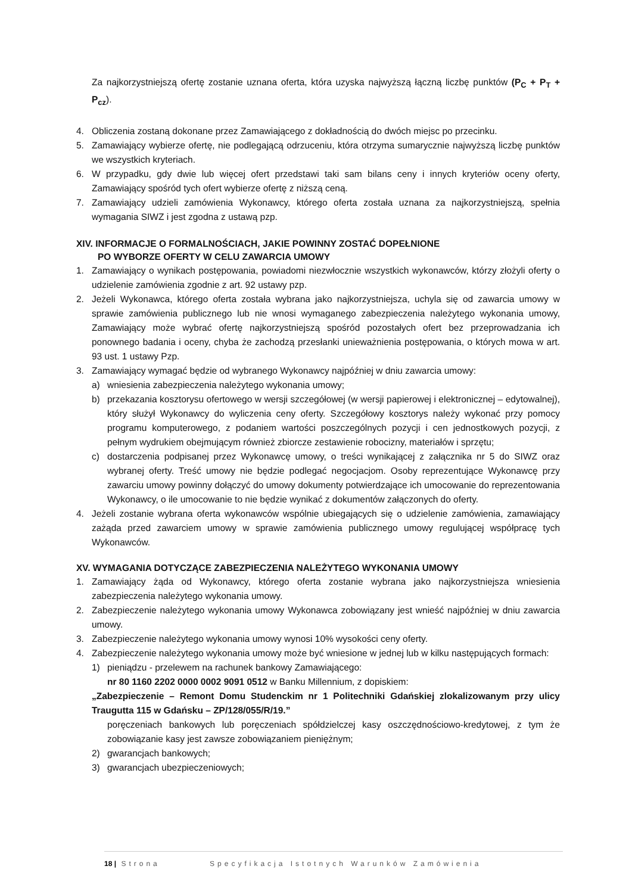Za najkorzystniejszą ofertę zostanie uznana oferta, która uzyska najwyższą łączną liczbę punktów (P<sub>C</sub> + P<sub>T</sub> + P<sub>cz</sub>).
4. Obliczenia zostaną dokonane przez Zamawiającego z dokładnością do dwóch miejsc po przecinku.
5. Zamawiający wybierze ofertę, nie podlegającą odrzuceniu, która otrzyma sumarycznie najwyższą liczbę punktów we wszystkich kryteriach.
6. W przypadku, gdy dwie lub więcej ofert przedstawi taki sam bilans ceny i innych kryteriów oceny oferty, Zamawiający spośród tych ofert wybierze ofertę z niższą ceną.
7. Zamawiający udzieli zamówienia Wykonawcy, którego oferta została uznana za najkorzystniejszą, spełnia wymagania SIWZ i jest zgodna z ustawą pzp.
XIV. INFORMACJE O FORMALNOŚCIACH, JAKIE POWINNY ZOSTAĆ DOPEŁNIONE
PO WYBORZE OFERTY W CELU ZAWARCIA UMOWY
1. Zamawiający o wynikach postępowania, powiadomi niezwłocznie wszystkich wykonawców, którzy złożyli oferty o udzielenie zamówienia zgodnie z art. 92 ustawy pzp.
2. Jeżeli Wykonawca, którego oferta została wybrana jako najkorzystniejsza, uchyla się od zawarcia umowy w sprawie zamówienia publicznego lub nie wnosi wymaganego zabezpieczenia należytego wykonania umowy, Zamawiający może wybrać ofertę najkorzystniejszą spośród pozostałych ofert bez przeprowadzania ich ponownego badania i oceny, chyba że zachodzą przesłanki unieważnienia postępowania, o których mowa w art. 93 ust. 1 ustawy Pzp.
3. Zamawiający wymagać będzie od wybranego Wykonawcy najpóźniej w dniu zawarcia umowy:
a) wniesienia zabezpieczenia należytego wykonania umowy;
b) przekazania kosztorysu ofertowego w wersji szczegółowej (w wersji papierowej i elektronicznej – edytowalnej), który służył Wykonawcy do wyliczenia ceny oferty. Szczegółowy kosztorys należy wykonać przy pomocy programu komputerowego, z podaniem wartości poszczególnych pozycji i cen jednostkowych pozycji, z pełnym wydrukiem obejmującym również zbiorcze zestawienie robocizny, materiałów i sprzętu;
c) dostarczenia podpisanej przez Wykonawcę umowy, o treści wynikającej z załącznika nr 5 do SIWZ oraz wybranej oferty. Treść umowy nie będzie podlegać negocjacjom. Osoby reprezentujące Wykonawcę przy zawarciu umowy powinny dołączyć do umowy dokumenty potwierdzające ich umocowanie do reprezentowania Wykonawcy, o ile umocowanie to nie będzie wynikać z dokumentów załączonych do oferty.
4. Jeżeli zostanie wybrana oferta wykonawców wspólnie ubiegających się o udzielenie zamówienia, zamawiający zażąda przed zawarciem umowy w sprawie zamówienia publicznego umowy regulującej współpracę tych Wykonawców.
XV. WYMAGANIA DOTYCZĄCE ZABEZPIECZENIA NALEŻYTEGO WYKONANIA UMOWY
1. Zamawiający żąda od Wykonawcy, którego oferta zostanie wybrana jako najkorzystniejsza wniesienia zabezpieczenia należytego wykonania umowy.
2. Zabezpieczenie należytego wykonania umowy Wykonawca zobowiązany jest wnieść najpóźniej w dniu zawarcia umowy.
3. Zabezpieczenie należytego wykonania umowy wynosi 10% wysokości ceny oferty.
4. Zabezpieczenie należytego wykonania umowy może być wniesione w jednej lub w kilku następujących formach:
1) pieniądzu - przelewem na rachunek bankowy Zamawiającego:
nr 80 1160 2202 0000 0002 9091 0512 w Banku Millennium, z dopiskiem:
„Zabezpieczenie – Remont Domu Studenckim nr 1 Politechniki Gdańskiej zlokalizowanym przy ulicy Traugutta 115 w Gdańsku – ZP/128/055/R/19.”
poręczeniach bankowych lub poręczeniach spółdzielczej kasy oszczędnościowo-kredytowej, z tym że zobowiązanie kasy jest zawsze zobowiązaniem pieniężnym;
2) gwarancjach bankowych;
3) gwarancjach ubezpieczeniowych;
18 | Strona Specyfikacja Istotnych Warunków Zamówienia